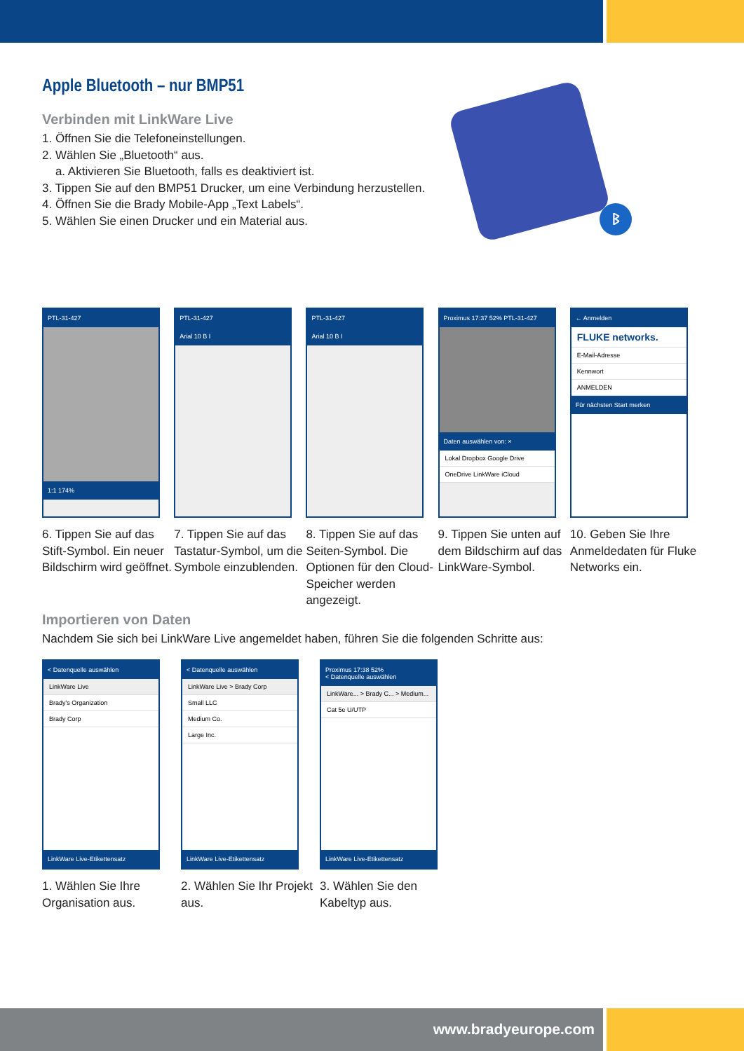ᛒ
Apple Bluetooth – nur BMP51
Verbinden mit LinkWare Live
1. Öffnen Sie die Telefoneinstellungen.
2. Wählen Sie „Bluetooth“ aus.
a. Aktivieren Sie Bluetooth, falls es deaktiviert ist.
3. Tippen Sie auf den BMP51 Drucker, um eine Verbindung herzustellen.
4. Öffnen Sie die Brady Mobile-App „Text Labels“.
5. Wählen Sie einen Drucker und ein Material aus.
PTL-31-427
1:1 174%
6. Tippen Sie auf das Stift-Symbol. Ein neuer Bildschirm wird geöffnet.
PTL-31-427
Arial 10 B I
7. Tippen Sie auf das Tastatur-Symbol, um die Symbole einzublenden.
PTL-31-427
Arial 10 B I
8. Tippen Sie auf das Seiten-Symbol. Die Optionen für den Cloud-Speicher werden angezeigt.
Proximus 17:37 52% PTL-31-427
Daten auswählen von: ×
Lokal Dropbox Google Drive
OneDrive LinkWare iCloud
9. Tippen Sie unten auf dem Bildschirm auf das LinkWare-Symbol.
← Anmelden
FLUKE networks.
E-Mail-Adresse
Kennwort
ANMELDEN
Für nächsten Start merken
10. Geben Sie Ihre Anmeldedaten für Fluke Networks ein.
Importieren von Daten
Nachdem Sie sich bei LinkWare Live angemeldet haben, führen Sie die folgenden Schritte aus:
< Datenquelle auswählen
LinkWare Live
Brady's Organization
Brady Corp
LinkWare Live-Etikettensatz
1. Wählen Sie Ihre Organisation aus.
< Datenquelle auswählen
LinkWare Live > Brady Corp
Small LLC
Medium Co.
Large Inc.
LinkWare Live-Etikettensatz
2. Wählen Sie Ihr Projekt aus.
Proximus 17:38 52%
< Datenquelle auswählen
LinkWare... > Brady C... > Medium...
Cat 5e U/UTP
LinkWare Live-Etikettensatz
3. Wählen Sie den Kabeltyp aus.
www.bradyeurope.com